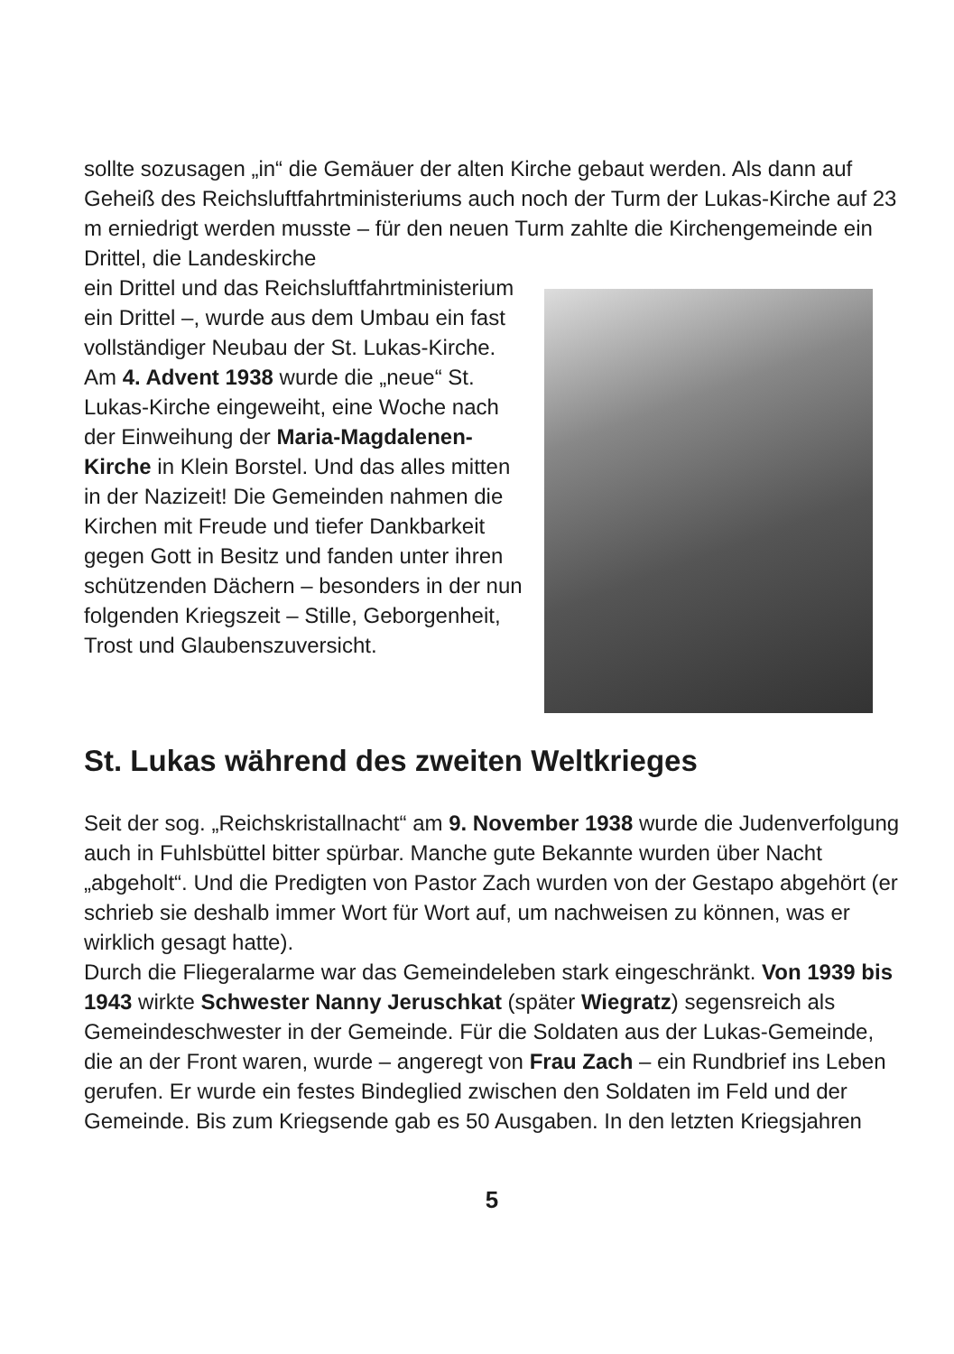sollte sozusagen „in“ die Gemäuer der alten Kirche gebaut werden. Als dann auf Geheiß des Reichsluftfahrtministeriums auch noch der Turm der Lukas-Kirche auf 23 m erniedrigt werden musste – für den neuen Turm zahlte die Kirchengemeinde ein Drittel, die Landeskirche
ein Drittel und das Reichsluftfahrtministerium ein Drittel –, wurde aus dem Umbau ein fast vollständiger Neubau der St. Lukas-Kirche. Am 4. Advent 1938 wurde die „neue“ St. Lukas-Kirche eingeweiht, eine Woche nach der Einweihung der Maria-Magdalenen-Kirche in Klein Borstel. Und das alles mitten in der Nazizeit! Die Gemeinden nahmen die Kirchen mit Freude und tiefer Dankbarkeit gegen Gott in Besitz und fanden unter ihren schützenden Dächern – besonders in der nun folgenden Kriegszeit – Stille, Geborgenheit, Trost und Glaubenszuversicht.
St. Lukas während des zweiten Weltkrieges
Seit der sog. „Reichskristallnacht“ am 9. November 1938 wurde die Judenverfolgung auch in Fuhlsbüttel bitter spürbar. Manche gute Bekannte wurden über Nacht „abgeholt“. Und die Predigten von Pastor Zach wurden von der Gestapo abgehört (er schrieb sie deshalb immer Wort für Wort auf, um nachweisen zu können, was er wirklich gesagt hatte).
Durch die Fliegeralarme war das Gemeindeleben stark eingeschränkt. Von 1939 bis 1943 wirkte Schwester Nanny Jeruschkat (später Wiegratz) segensreich als Gemeindeschwester in der Gemeinde. Für die Soldaten aus der Lukas-Gemeinde, die an der Front waren, wurde – angeregt von Frau Zach – ein Rundbrief ins Leben gerufen. Er wurde ein festes Bindeglied zwischen den Soldaten im Feld und der Gemeinde. Bis zum Kriegsende gab es 50 Ausgaben. In den letzten Kriegsjahren
5